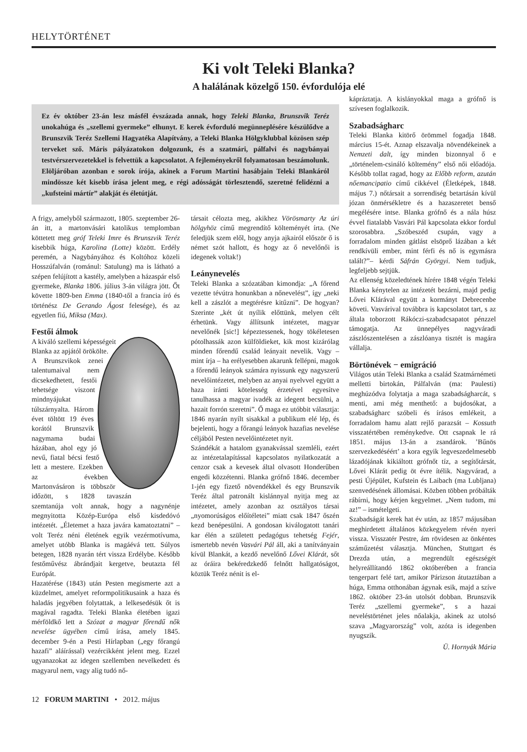HELYTÖRTÉNET
Ki volt Teleki Blanka?
A halálának közelgő 150. évfordulója elé
Ez év október 23-án lesz másfél évszázada annak, hogy Teleki Blanka, Brunszvik Teréz unokahúga és „szellemi gyermeke” elhunyt. E kerek évforduló megünneplésére készülődve a Brunszvik Teréz Szellemi Hagyatéka Alapítvány, a Teleki Blanka Hölgyklubbal közösen szép terveket sző. Máris pályázatokon dolgozunk, és a szatmári, pálfalvi és nagybányai testvérszervezetekkel is felvettük a kapcsolatot. A fejleményekről folyamatosan beszámolunk. Elöljáróban azonban e sorok írója, akinek a Forum Martini hasábjain Teleki Blankáról mindössze két kisebb írása jelent meg, e régi adósságát törlesztendő, szeretné felidézni a „kufsteini mártír” alakját és életútját.
A frigy, amelyből származott, 1805. szeptember 26-án itt, a martonvásári katolikus templomban köttetett meg gróf Teleki Imre és Brunszvik Teréz kisebbik húga, Karolina (Lotte) között. Erdély peremén, a Nagybányához és Koltóhoz közeli Hosszúfalván (románul: Satulung) ma is látható a szépen felújított a kastély, amelyben a házaspár első gyermeke, Blanka 1806. július 3-án világra jött. Őt követte 1809-ben Emma (1840-től a francia író és történész De Gerando Ágost felesége), és az egyetlen fiú, Miksa (Max).
Festői álmok
A kiváló szellemi képességeit Blanka az apjától örökölte. A Brunszvikok zenei talentumaival nem dicsekedhetett, festői tehetsége viszont mindnyájukat túlszárnyalta. Három évet töltött 19 éves korától Brunszvik nagymama budai házában, ahol egy jó nevű, fiatal bécsi festő lett a mestere. Ezekben az években Martonvásáron is többször időzött, s 1828 tavaszán szemtanúja volt annak, hogy a nagynénje megnyitotta Közép-Európa első kisdedóvó intézetét. „Életemet a haza javára kamatoztatni” – volt Teréz néni életének egyik vezérmotívuma, amelyet utóbb Blanka is magáévá tett. Súlyos betegen, 1828 nyarán tért vissza Erdélybe. Később festőművész ábrándjait kergetve, beutazta fél Európát.
Hazatérése (1843) után Pesten megismerte azt a küzdelmet, amelyet reformpolitikusaink a haza és haladás jegyében folytattak, a lelkesedésük őt is magával ragadta. Teleki Blanka életében igazi mérföldkő lett a Szózat a magyar főrendű nők nevelése ügyében című írása, amely 1845. december 9-én a Pesti Hírlapban („egy főrangú hazafi” aláírással) vezércikként jelent meg. Ezzel ugyanazokat az idegen szellemben nevelkedett és magyarul nem, vagy alig tudó nő-
társait célozta meg, akikhez Vörösmarty Az úri hölgyhöz című megrendítő költeményét írta. (Ne feledjük szem elől, hogy anyja ajkairól először ő is német szót hallott, és hogy az ő nevelőnői is idegenek voltak!)
Leánynevelés
Teleki Blanka a szózatában kimondja: „A főrend vezette tévútra honunkban a nőnevelést”, így „neki kell a zászlót a megtérésre kitűzni”. De hogyan? Szerinte „két út nyílik előttünk, melyen célt érhetünk. Vagy állítsunk intézetet, magyar nevelőnék [sic!] képeztessenek, hogy tökéletesen pótolhassák azon külföldieket, kik most kizárólag minden főrendű család leányait nevelik. Vagy – mint írja – ha erélyesebben akarunk fellépni, magok a főrendű leányok számára nyissunk egy nagyszerű nevelőintézetet, melyben az anyai nyelvvel együtt a haza iránti kötelesség érzetével egyesítve tanulhassa a magyar ivadék az idegent becsülni, a hazait forrón szeretni”. Ő maga ez utóbbit választja: 1846 nyarán nyílt sisakkal a publikum elé lép, és bejelenti, hogy a főrangú leányok hazafias nevelése céljából Pesten nevelőintézetet nyit.
Szándékát a hatalom gyanakvással szemléli, ezért az intézetalapítással kapcsolatos nyilatkozatát a cenzor csak a kevesek által olvasott Honderűben engedi közzétenni. Blanka grófnő 1846. december 1-jén egy fizető növendékkel és egy Brunszvik Teréz által patronált kislánnyal nyitja meg az intézetet, amely azonban az osztályos társai „nyomorúságos előítéletei” miatt csak 1847 őszén kezd benépesülni. A gondosan kiválogatott tanári kar élén a született pedagógus tehetség Fejér, ismertebb nevén Vasvári Pál áll, aki a tanítványain kívül Blankát, a kezdő nevelőnő Lővei Klárát, sőt az óráira bekéredzkedő felnőtt hallgatóságot, köztük Teréz nénit is el-
kápráztatja. A kislányokkal maga a grófnő is szívesen foglalkozik.
Szabadságharc
Teleki Blanka kitörő örömmel fogadja 1848. március 15-ét. Aznap elszavalja növendékeinek a Nemzeti dalt, így minden bizonnyal ő e „történelem-csináló költemény” első női előadója. Később tollat ragad, hogy az Előbb reform, azután nőemancipatio című cikkével (Életképek, 1848. május 7.) nőtársait a sorrendiség betartásán kívül józan önmérsékletre és a hazaszeretet benső megélésére intse. Blanka grófnő és a nála húsz évvel fiatalabb Vasvári Pál kapcsolata ekkor fordul szorosabbra. „Szóbeszéd csupán, vagy a forradalom minden gátlást elsöprő lázában a két rendkívüli ember, mint férfi és nő is egymásra talált?”– kérdi Sáfrán Györgyi. Nem tudjuk, legfeljebb sejtjük.
Az ellenség közeledtének hírére 1848 végén Teleki Blanka kénytelen az intézetét bezárni, majd pedig Lővei Klárával együtt a kormányt Debrecenbe követi. Vasvárival továbbra is kapcsolatot tart, s az általa toborzott Rákóczi-szabadcsapatot pénzzel támogatja. Az ünnepélyes nagyváradi zászlószentelésen a zászlóanya tisztét is magára vállalja.
Börtönévek − emigráció
Világos után Teleki Blanka a család Szatmárnémeti melletti birtokán, Pálfalván (ma: Paulesti) meghúzódva folytatja a maga szabadságharcát, s menti, ami még menthető: a bujdosókat, a szabadságharc szóbeli és írásos emlékeit, a forradalom hamu alatt rejlő parazsát – Kossuth visszatértében reménykedve. Ott csapnak le rá 1851. május 13-án a zsandárok. ’Bűnös szervezkedéséért’ a kora egyik legveszedelmesebb lázadójának kikiáltott grófnőt tíz, a segítőtársát, Lővei Klárát pedig öt évre ítélik. Nagyvárad, a pesti Újépület, Kufstein és Laibach (ma Lubljana) szenvedésének állomásai. Közben többen próbálták rábírni, hogy kérjen kegyelmet. „Nem tudom, mi az!” – ismételgeti.
Szabadságát kerek hat év után, az 1857 májusában meghirdetett általános közkegyelem révén nyeri vissza. Visszatér Pestre, ám rövidesen az önkéntes száműzetést választja. München, Stuttgart és Drezda után, a megrendült egészségét helyreállítandó 1862 októberében a francia tengerpart felé tart, amikor Párizson átutaztában a húga, Emma otthonában ágynak esik, majd a szíve 1862. október 23-án utolsót dobban. Brunszvik Teréz „szellemi gyermeke”, s a hazai neveléstörténet jeles nőalakja, akinek az utolsó szava „Magyarország” volt, azóta is idegenben nyugszik.
Ü. Hornyák Mária
12 FORUM MARTINI • 2012. május